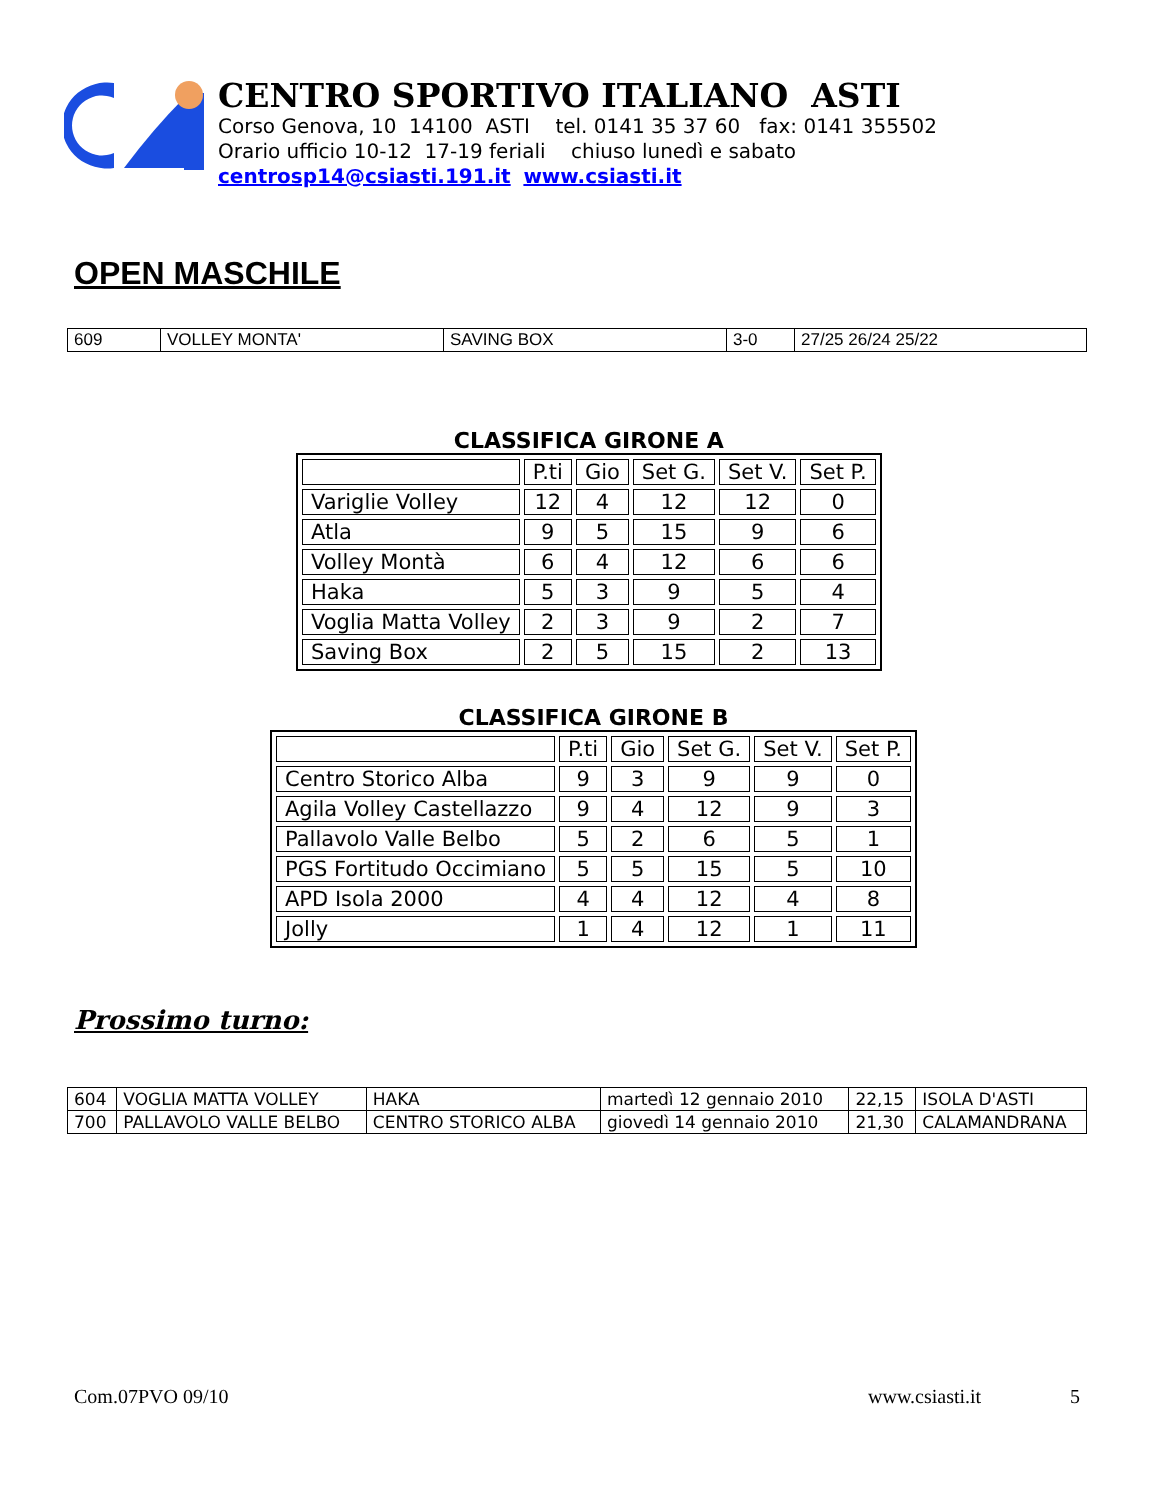CENTRO SPORTIVO ITALIANO ASTI
Corso Genova, 10 14100 ASTI tel. 0141 35 37 60 fax: 0141 355502
Orario ufficio 10-12 17-19 feriali chiuso lunedì e sabato
centrosp14@csiasti.191.it www.csiasti.it
OPEN MASCHILE
| 609 | VOLLEY MONTA' | SAVING BOX | 3-0 | 27/25 26/24 25/22 |
CLASSIFICA GIRONE A
| | P.ti | Gio | Set G. | Set V. | Set P. |
| --- | --- | --- | --- | --- | --- |
| Variglie Volley | 12 | 4 | 12 | 12 | 0 |
| Atla | 9 | 5 | 15 | 9 | 6 |
| Volley Montà | 6 | 4 | 12 | 6 | 6 |
| Haka | 5 | 3 | 9 | 5 | 4 |
| Voglia Matta Volley | 2 | 3 | 9 | 2 | 7 |
| Saving Box | 2 | 5 | 15 | 2 | 13 |
CLASSIFICA GIRONE B
| | P.ti | Gio | Set G. | Set V. | Set P. |
| --- | --- | --- | --- | --- | --- |
| Centro Storico Alba | 9 | 3 | 9 | 9 | 0 |
| Agila Volley Castellazzo | 9 | 4 | 12 | 9 | 3 |
| Pallavolo Valle Belbo | 5 | 2 | 6 | 5 | 1 |
| PGS Fortitudo Occimiano | 5 | 5 | 15 | 5 | 10 |
| APD Isola 2000 | 4 | 4 | 12 | 4 | 8 |
| Jolly | 1 | 4 | 12 | 1 | 11 |
Prossimo turno:
| 604 | VOGLIA MATTA VOLLEY | HAKA | martedì 12 gennaio 2010 | 22,15 | ISOLA D'ASTI |
| 700 | PALLAVOLO VALLE BELBO | CENTRO STORICO ALBA | giovedì 14 gennaio 2010 | 21,30 | CALAMANDRANA |
Com.07PVO 09/10 www.csiasti.it 5